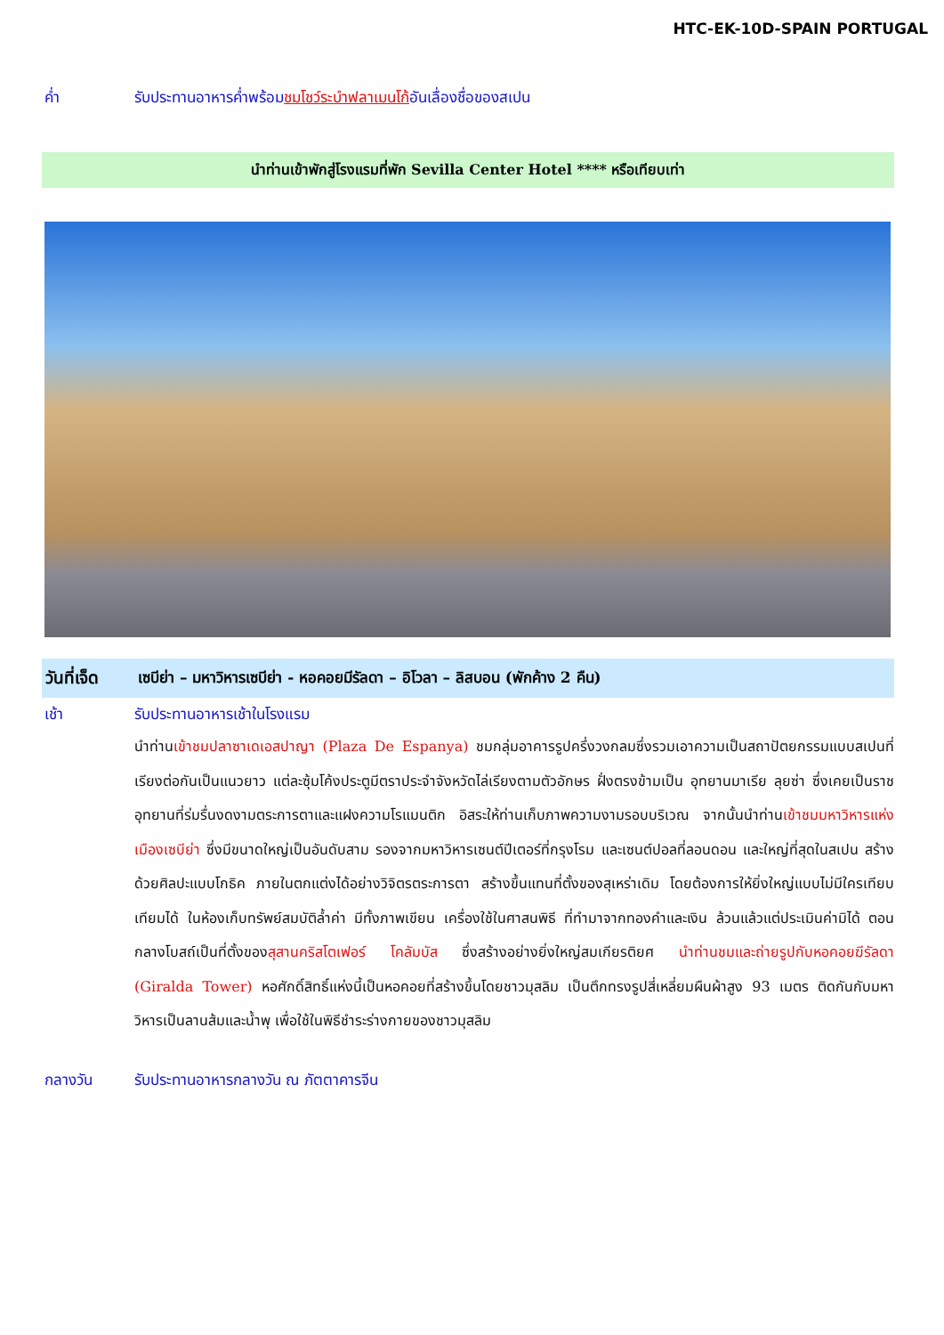HTC-EK-10D-SPAIN PORTUGAL
ค่ำ รับประทานอาหารค่ำพร้อมชมโชว์ระบำฟลาเมนโก้อันเลื่องชื่อของสเปน
นำท่านเข้าพักสู่โรงแรมที่พัก Sevilla Center Hotel **** หรือเทียบเท่า
วันที่เจ็ด
เซบีย่า – มหาวิหารเซบีย่า - หอคอยมีรัลดา – อิโวลา – ลิสบอน (พักค้าง 2 คืน)
เช้า รับประทานอาหารเช้าในโรงแรม
นำท่านเข้าชมปลาซาเดเอสปาญา (Plaza De Espanya) ชมกลุ่มอาคารรูปครึ่งวงกลมซึ่งรวมเอาความเป็นสถาปัตยกรรมแบบสเปนที่เรียงต่อกันเป็นแนวยาว แต่ละซุ้มโค้งประตูมีตราประจำจังหวัดไล่เรียงตามตัวอักษร ฝั่งตรงข้ามเป็น อุทยานมาเรีย ลุยซ่า ซึ่งเคยเป็นราชอุทยานที่ร่มรื่นงดงามตระการตาและแฝงความโรแมนติก อิสระให้ท่านเก็บภาพความงามรอบบริเวณ จากนั้นนำท่านเข้าชมมหาวิหารแห่งเมืองเซบีย่า ซึ่งมีขนาดใหญ่เป็นอันดับสาม รองจากมหาวิหารเซนต์ปีเตอร์ที่กรุงโรม และเซนต์ปอลที่ลอนดอน และใหญ่ที่สุดในสเปน สร้างด้วยศิลปะแบบโกธิค ภายในตกแต่งได้อย่างวิจิตรตระการตา สร้างขึ้นแทนที่ตั้งของสุเหร่าเดิม โดยต้องการให้ยิ่งใหญ่แบบไม่มีใครเทียบเทียมได้ ในห้องเก็บทรัพย์สมบัติล้ำค่า มีทั้งภาพเขียน เครื่องใช้ในศาสนพิธี ที่ทำมาจากทองคำและเงิน ล้วนแล้วแต่ประเมินค่ามิได้ ตอนกลางโบสถ์เป็นที่ตั้งของสุสานคริสโตเฟอร์ โคลัมบัส ซึ่งสร้างอย่างยิ่งใหญ่สมเกียรติยศ นำท่านชมและถ่ายรูปกับหอคอยฆีรัลดา (Giralda Tower) หอศักดิ์สิทธิ์แห่งนี้เป็นหอคอยที่สร้างขึ้นโดยชาวมุสลิม เป็นตึกทรงรูปสี่เหลี่ยมผืนผ้าสูง 93 เมตร ติดกันกับมหาวิหารเป็นลานส้มและน้ำพุ เพื่อใช้ในพิธีชำระร่างกายของชาวมุสลิม
กลางวัน รับประทานอาหารกลางวัน ณ ภัตตาคารจีน